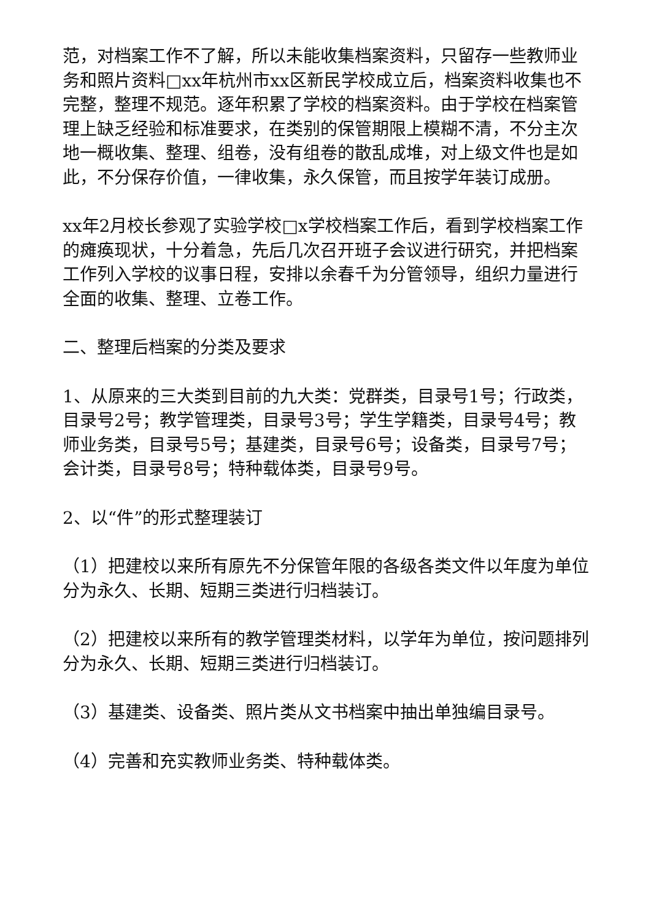范，对档案工作不了解，所以未能收集档案资料，只留存一些教师业务和照片资料□xx年杭州市xx区新民学校成立后，档案资料收集也不完整，整理不规范。逐年积累了学校的档案资料。由于学校在档案管理上缺乏经验和标准要求，在类别的保管期限上模糊不清，不分主次地一概收集、整理、组卷，没有组卷的散乱成堆，对上级文件也是如此，不分保存价值，一律收集，永久保管，而且按学年装订成册。
xx年2月校长参观了实验学校□x学校档案工作后，看到学校档案工作的瘫痪现状，十分着急，先后几次召开班子会议进行研究，并把档案工作列入学校的议事日程，安排以余春千为分管领导，组织力量进行全面的收集、整理、立卷工作。
二、整理后档案的分类及要求
1、从原来的三大类到目前的九大类：党群类，目录号1号；行政类，目录号2号；教学管理类，目录号3号；学生学籍类，目录号4号；教师业务类，目录号5号；基建类，目录号6号；设备类，目录号7号；会计类，目录号8号；特种载体类，目录号9号。
2、以“件”的形式整理装订
（1）把建校以来所有原先不分保管年限的各级各类文件以年度为单位分为永久、长期、短期三类进行归档装订。
（2）把建校以来所有的教学管理类材料，以学年为单位，按问题排列分为永久、长期、短期三类进行归档装订。
（3）基建类、设备类、照片类从文书档案中抽出单独编目录号。
（4）完善和充实教师业务类、特种载体类。